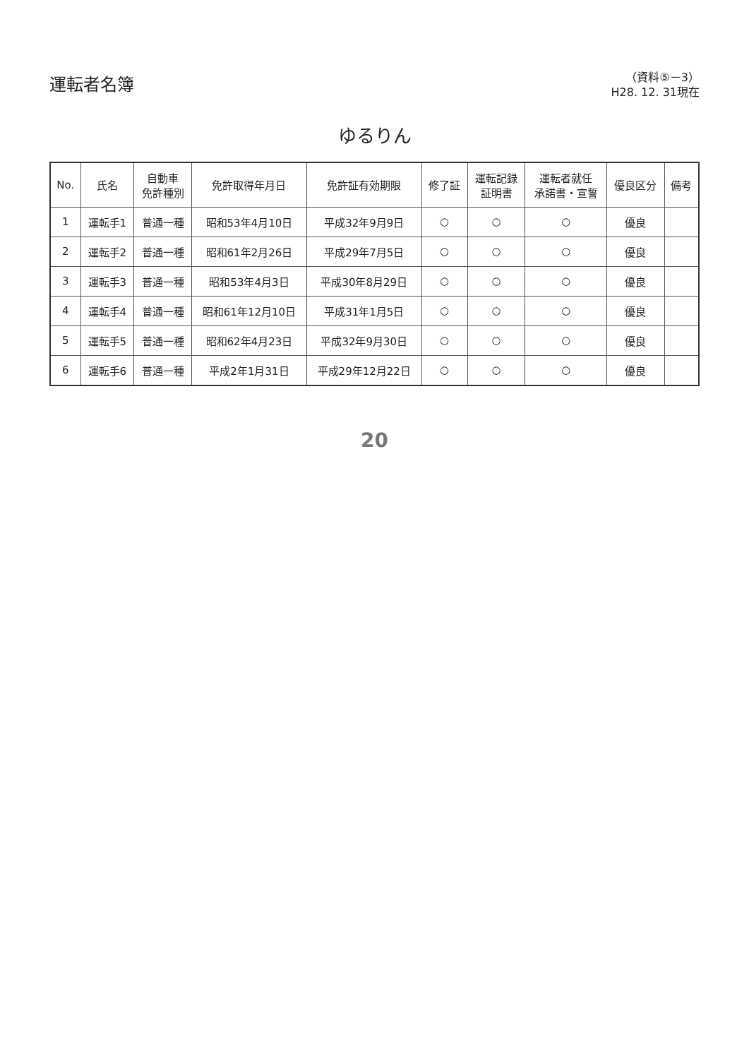運転者名簿
（資料⑤－3）
H28. 12. 31現在
ゆるりん
| No. | 氏名 | 自動車 免許種別 | 免許取得年月日 | 免許証有効期限 | 修了証 | 運転記録 証明書 | 運転者就任 承諾書・宣誓 | 優良区分 | 備考 |
| --- | --- | --- | --- | --- | --- | --- | --- | --- | --- |
| 1 | 運転手1 | 普通一種 | 昭和53年4月10日 | 平成32年9月9日 | ○ | ○ | ○ | 優良 | |
| 2 | 運転手2 | 普通一種 | 昭和61年2月26日 | 平成29年7月5日 | ○ | ○ | ○ | 優良 | |
| 3 | 運転手3 | 普通一種 | 昭和53年4月3日 | 平成30年8月29日 | ○ | ○ | ○ | 優良 | |
| 4 | 運転手4 | 普通一種 | 昭和61年12月10日 | 平成31年1月5日 | ○ | ○ | ○ | 優良 | |
| 5 | 運転手5 | 普通一種 | 昭和62年4月23日 | 平成32年9月30日 | ○ | ○ | ○ | 優良 | |
| 6 | 運転手6 | 普通一種 | 平成2年1月31日 | 平成29年12月22日 | ○ | ○ | ○ | 優良 | |
20